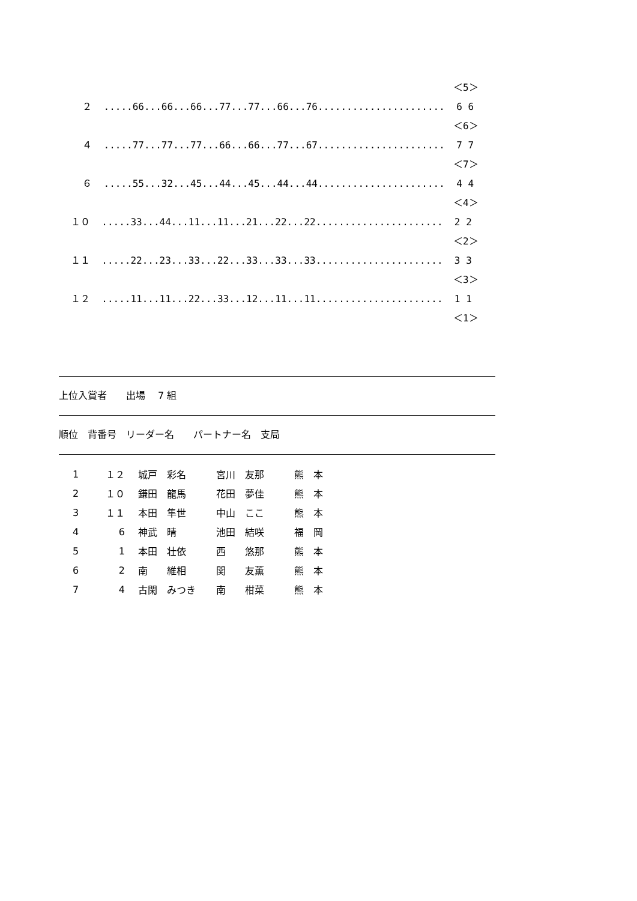＜5＞
２ .....66...66...66...77...77...66...76...................... 6 6
＜6＞
４ .....77...77...77...66...66...77...67...................... 7 7
＜7＞
６ .....55...32...45...44...45...44...44...................... 4 4
＜4＞
１０ .....33...44...11...11...21...22...22...................... 2 2
＜2＞
１１ .....22...23...33...22...33...33...33...................... 3 3
＜3＞
１２ .....11...11...22...33...12...11...11...................... 1 1
＜1＞
上位入賞者　　出場　 7 組
順位　背番号　リーダー名　　パートナー名　支局
| 1 | １２ | 城戸 彩名 | 宮川 友那 | 熊 本 |
| 2 | １０ | 鎌田 龍馬 | 花田 夢佳 | 熊 本 |
| 3 | １１ | 本田 隼世 | 中山 ここ | 熊 本 |
| 4 | 6 | 神武 晴 | 池田 結咲 | 福 岡 |
| 5 | 1 | 本田 壮依 | 西 悠那 | 熊 本 |
| 6 | 2 | 南 維相 | 関 友薫 | 熊 本 |
| 7 | 4 | 古閑 みつき | 南 柑菜 | 熊 本 |